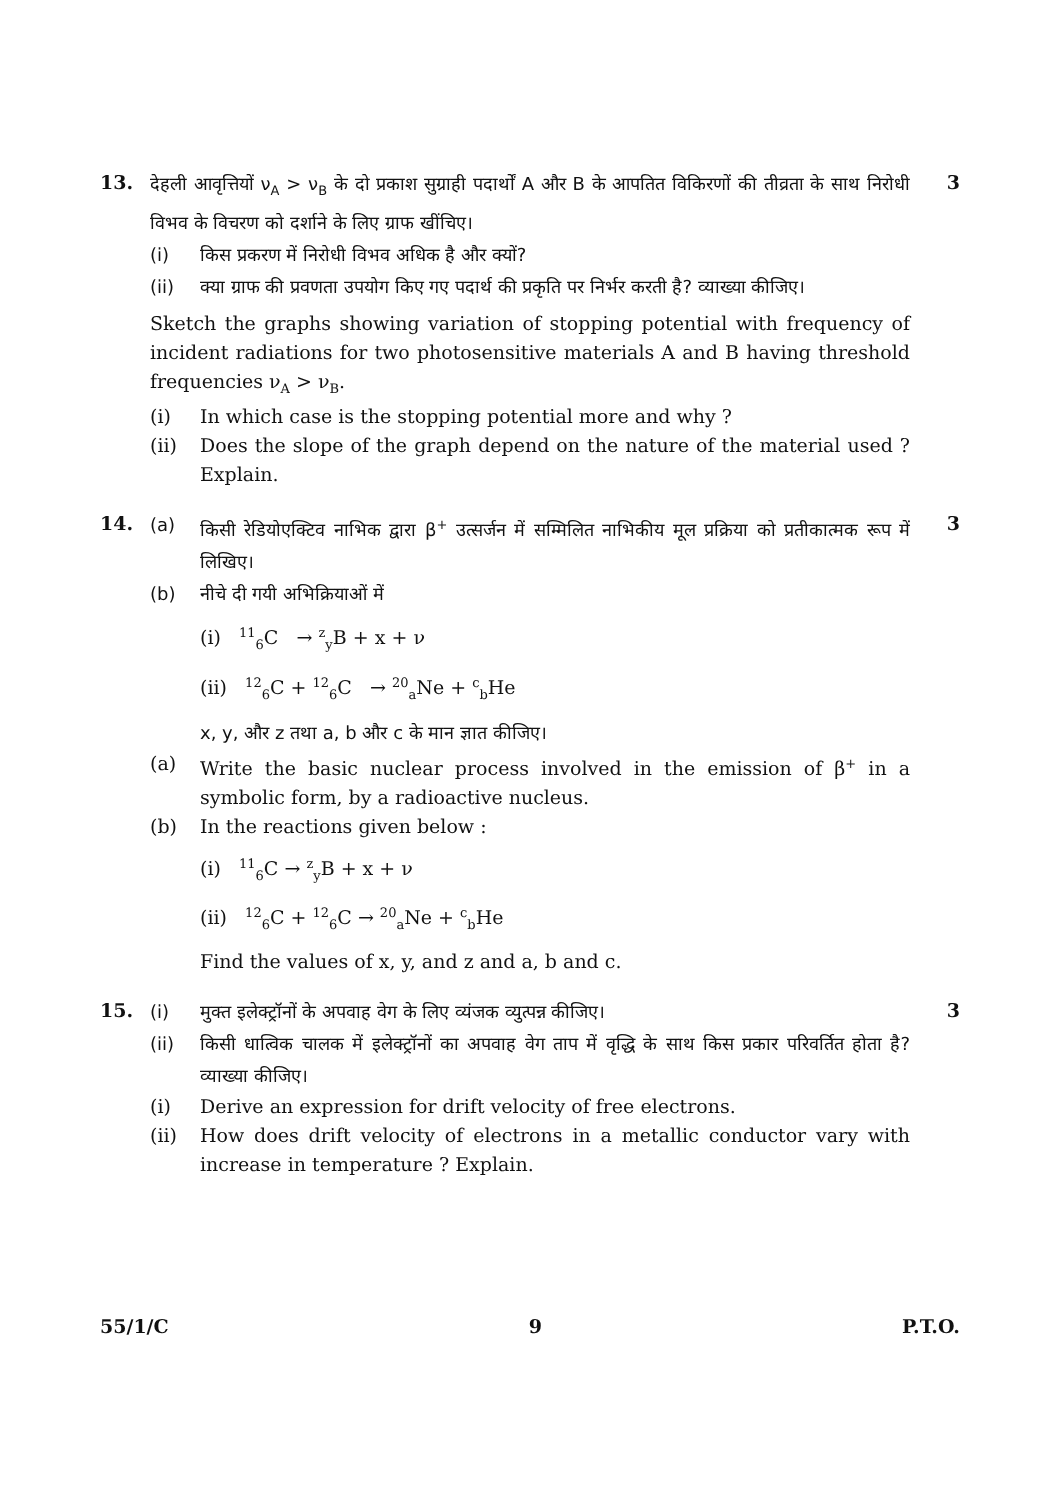13. 3
देहली आवृत्तियों ν<sub>A</sub> > ν<sub>B</sub> के दो प्रकाश सुग्राही पदार्थों A और B के आपतित विकिरणों की तीव्रता के साथ निरोधी विभव के विचरण को दर्शाने के लिए ग्राफ खींचिए।
(i) किस प्रकरण में निरोधी विभव अधिक है और क्यों?
(ii) क्या ग्राफ की प्रवणता उपयोग किए गए पदार्थ की प्रकृति पर निर्भर करती है? व्याख्या कीजिए।
Sketch the graphs showing variation of stopping potential with frequency of incident radiations for two photosensitive materials A and B having threshold frequencies ν<sub>A</sub> > ν<sub>B</sub>.
(i) In which case is the stopping potential more and why ?
(ii) Does the slope of the graph depend on the nature of the material used ? Explain.
14. 3
(a) किसी रेडियोएक्टिव नाभिक द्वारा β<sup>+</sup> उत्सर्जन में सम्मिलित नाभिकीय मूल प्रक्रिया को प्रतीकात्मक रूप में लिखिए।
(b) नीचे दी गयी अभिक्रियाओं में
(i) <sup>11</sup><sub>6</sub>C → <sup>z</sup><sub>y</sub>B + x + ν
(ii) <sup>12</sup><sub>6</sub>C + <sup>12</sup><sub>6</sub>C → <sup>20</sup><sub>a</sub>Ne + <sup>c</sup><sub>b</sub>He
x, y, और z तथा a, b और c के मान ज्ञात कीजिए।
(a) Write the basic nuclear process involved in the emission of β<sup>+</sup> in a symbolic form, by a radioactive nucleus.
(b) In the reactions given below :
(i) <sup>11</sup><sub>6</sub>C → <sup>z</sup><sub>y</sub>B + x + ν
(ii) <sup>12</sup><sub>6</sub>C + <sup>12</sup><sub>6</sub>C → <sup>20</sup><sub>a</sub>Ne + <sup>c</sup><sub>b</sub>He
Find the values of x, y, and z and a, b and c.
15. 3
(i) मुक्त इलेक्ट्रॉनों के अपवाह वेग के लिए व्यंजक व्युत्पन्न कीजिए।
(ii) किसी धात्विक चालक में इलेक्ट्रॉनों का अपवाह वेग ताप में वृद्धि के साथ किस प्रकार परिवर्तित होता है? व्याख्या कीजिए।
(i) Derive an expression for drift velocity of free electrons.
(ii) How does drift velocity of electrons in a metallic conductor vary with increase in temperature ? Explain.
55/1/C 9 P.T.O.